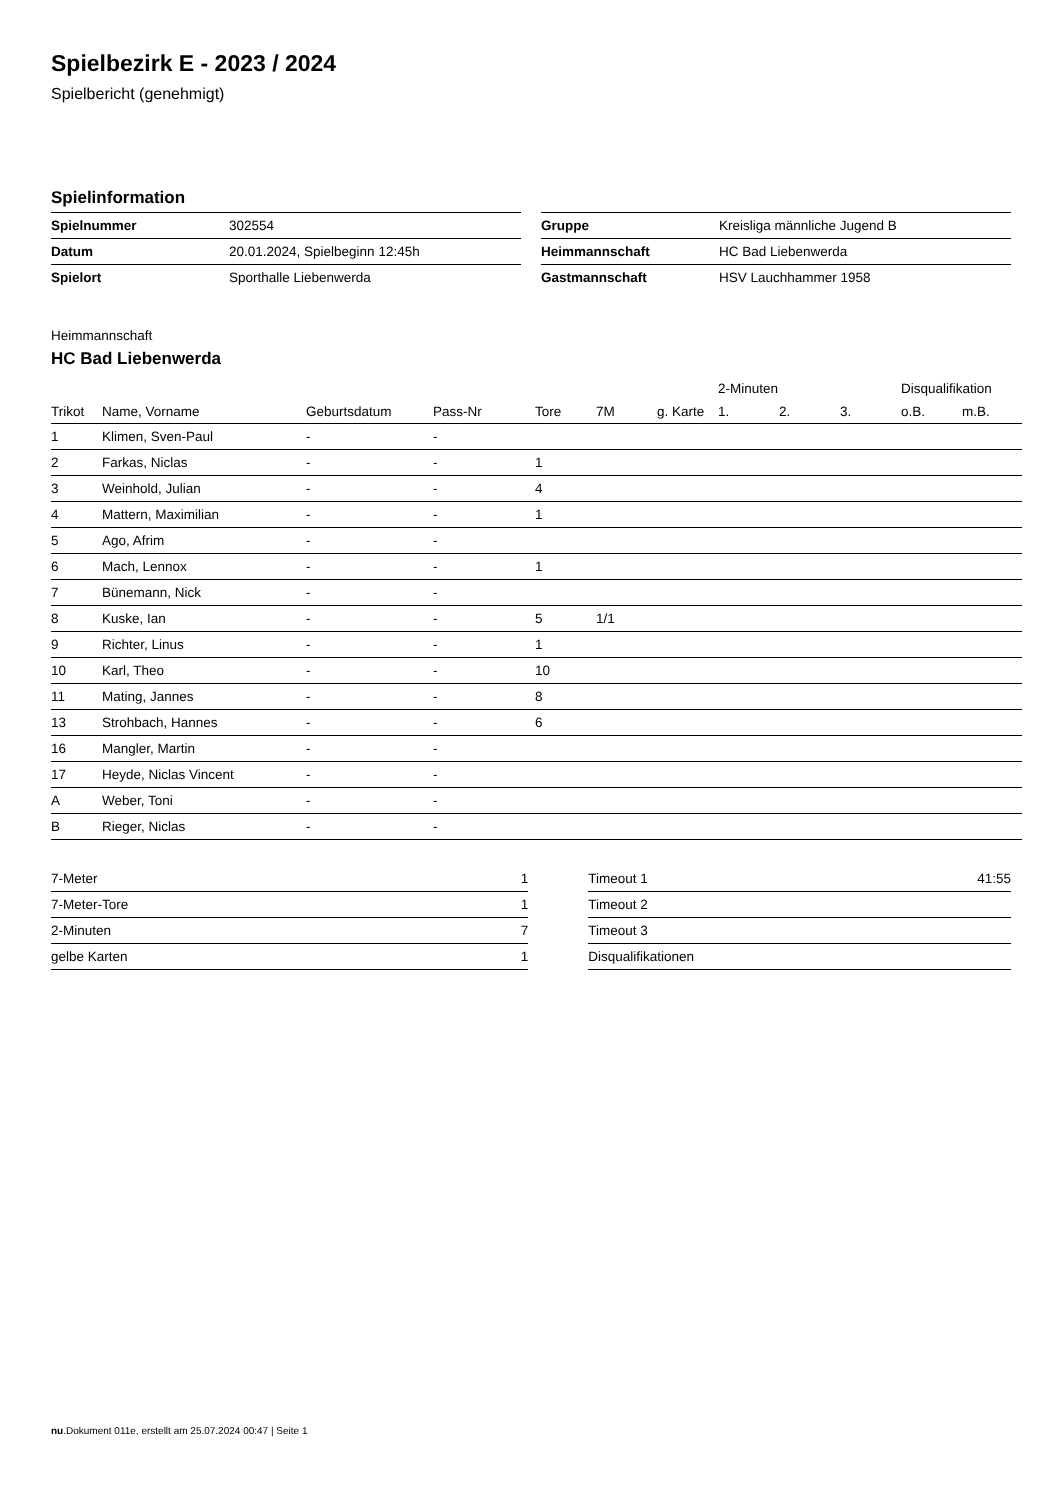Spielbezirk E - 2023 / 2024
Spielbericht (genehmigt)
Spielinformation
| Spielnummer | 302554 |
| Datum | 20.01.2024, Spielbeginn 12:45h |
| Spielort | Sporthalle Liebenwerda |
| Gruppe | Kreisliga männliche Jugend B |
| Heimmannschaft | HC Bad Liebenwerda |
| Gastmannschaft | HSV Lauchhammer 1958 |
Heimmannschaft
HC Bad Liebenwerda
| | | | | | | | 2-Minuten | | | Disqualifikation | |
| --- | --- | --- | --- | --- | --- | --- | --- | --- | --- | --- | --- |
| Trikot | Name, Vorname | Geburtsdatum | Pass-Nr | Tore | 7M | g. Karte | 1. | 2. | 3. | o.B. | m.B. |
| 1 | Klimen, Sven-Paul | - | - | | | | | | | | |
| 2 | Farkas, Niclas | - | - | 1 | | | | | | | |
| 3 | Weinhold, Julian | - | - | 4 | | | | | | | |
| 4 | Mattern, Maximilian | - | - | 1 | | | | | | | |
| 5 | Ago, Afrim | - | - | | | | | | | | |
| 6 | Mach, Lennox | - | - | 1 | | | | | | | |
| 7 | Bünemann, Nick | - | - | | | | | | | | |
| 8 | Kuske, Ian | - | - | 5 | 1/1 | | | | | | |
| 9 | Richter, Linus | - | - | 1 | | | | | | | |
| 10 | Karl, Theo | - | - | 10 | | | | | | | |
| 11 | Mating, Jannes | - | - | 8 | | | | | | | |
| 13 | Strohbach, Hannes | - | - | 6 | | | | | | | |
| 16 | Mangler, Martin | - | - | | | | | | | | |
| 17 | Heyde, Niclas Vincent | - | - | | | | | | | | |
| A | Weber, Toni | - | - | | | | | | | | |
| B | Rieger, Niclas | - | - | | | | | | | | |
| 7-Meter | 1 |
| 7-Meter-Tore | 1 |
| 2-Minuten | 7 |
| gelbe Karten | 1 |
| Timeout 1 | 41:55 |
| Timeout 2 | |
| Timeout 3 | |
| Disqualifikationen | |
nu.Dokument 011e, erstellt am 25.07.2024 00:47 | Seite 1